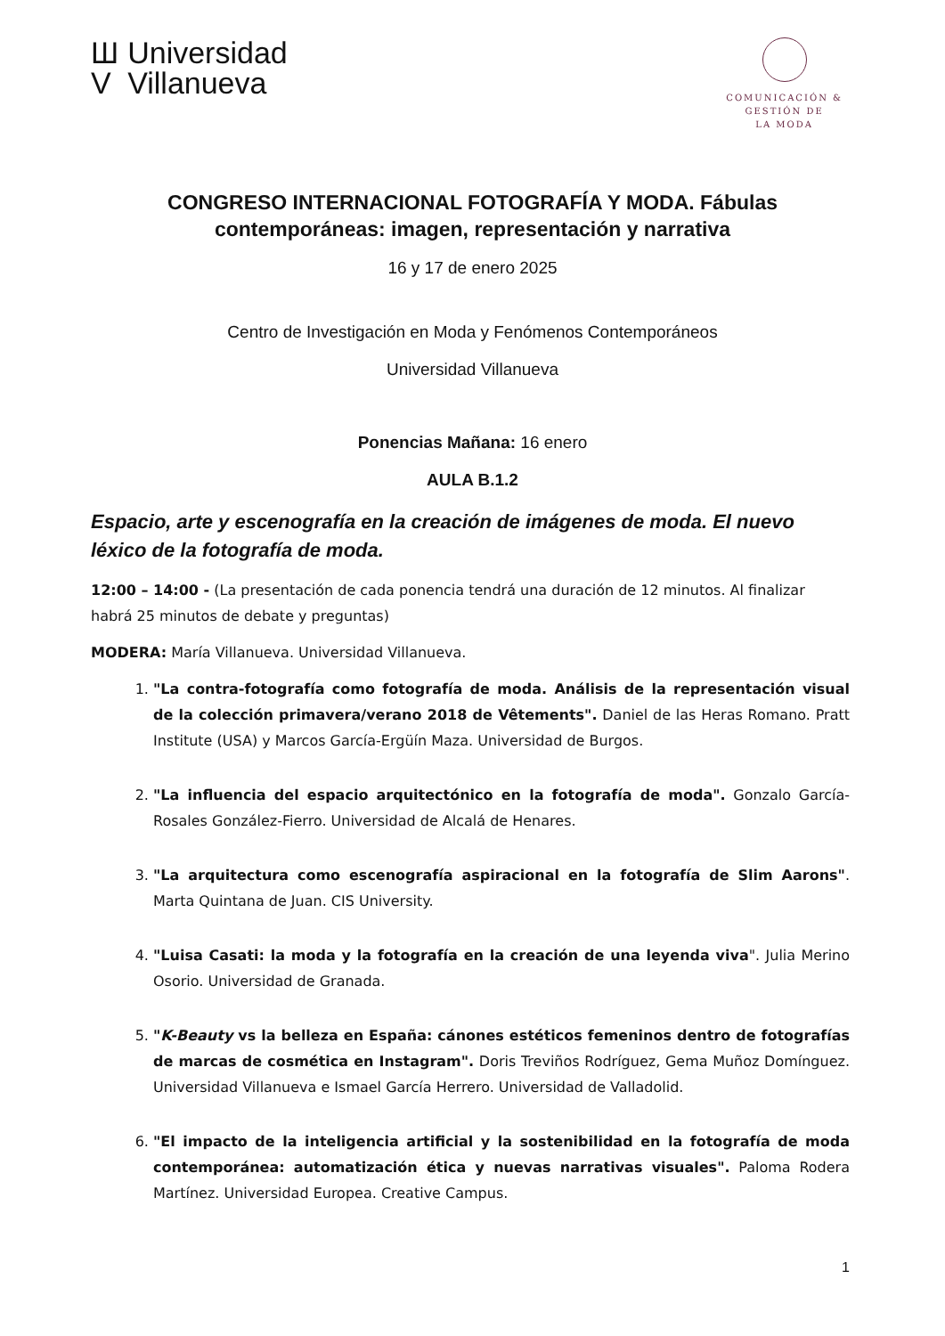Ш
V
Universidad
Villanueva
COMUNICACIÓN &
GESTIÓN DE
LA MODA
CONGRESO INTERNACIONAL FOTOGRAFÍA Y MODA. Fábulas contemporáneas: imagen, representación y narrativa
16 y 17 de enero 2025
Centro de Investigación en Moda y Fenómenos Contemporáneos
Universidad Villanueva
Ponencias Mañana: 16 enero
AULA B.1.2
Espacio, arte y escenografía en la creación de imágenes de moda. El nuevo léxico de la fotografía de moda.
12:00 – 14:00 - (La presentación de cada ponencia tendrá una duración de 12 minutos. Al finalizar habrá 25 minutos de debate y preguntas)
MODERA: María Villanueva. Universidad Villanueva.
1. "La contra-fotografía como fotografía de moda. Análisis de la representación visual de la colección primavera/verano 2018 de Vêtements". Daniel de las Heras Romano. Pratt Institute (USA) y Marcos García-Ergüín Maza. Universidad de Burgos.
2. "La influencia del espacio arquitectónico en la fotografía de moda". Gonzalo García-Rosales González-Fierro. Universidad de Alcalá de Henares.
3. "La arquitectura como escenografía aspiracional en la fotografía de Slim Aarons". Marta Quintana de Juan. CIS University.
4. "Luisa Casati: la moda y la fotografía en la creación de una leyenda viva". Julia Merino Osorio. Universidad de Granada.
5. "K-Beauty vs la belleza en España: cánones estéticos femeninos dentro de fotografías de marcas de cosmética en Instagram". Doris Treviños Rodríguez, Gema Muñoz Domínguez. Universidad Villanueva e Ismael García Herrero. Universidad de Valladolid.
6. "El impacto de la inteligencia artificial y la sostenibilidad en la fotografía de moda contemporánea: automatización ética y nuevas narrativas visuales". Paloma Rodera Martínez. Universidad Europea. Creative Campus.
1